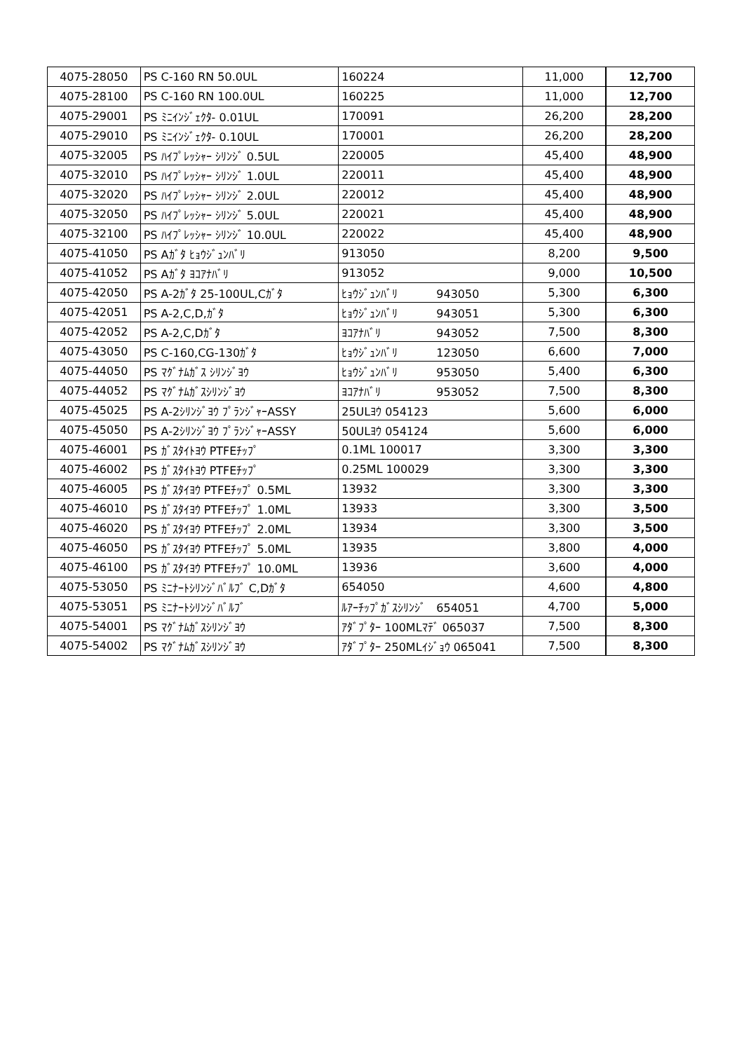| 4075-28050 | PS C-160 RN 50.0UL | 160224 | 11,000 | 12,700 |
| 4075-28100 | PS C-160 RN 100.0UL | 160225 | 11,000 | 12,700 |
| 4075-29001 | PS ﾐﾆｲﾝｼﾞｪｸﾀ- 0.01UL | 170091 | 26,200 | 28,200 |
| 4075-29010 | PS ﾐﾆｲﾝｼﾞｪｸﾀ- 0.10UL | 170001 | 26,200 | 28,200 |
| 4075-32005 | PS ﾊｲﾌﾟﾚｯｼｬｰ ｼﾘﾝｼﾞ 0.5UL | 220005 | 45,400 | 48,900 |
| 4075-32010 | PS ﾊｲﾌﾟﾚｯｼｬｰ ｼﾘﾝｼﾞ 1.0UL | 220011 | 45,400 | 48,900 |
| 4075-32020 | PS ﾊｲﾌﾟﾚｯｼｬｰ ｼﾘﾝｼﾞ 2.0UL | 220012 | 45,400 | 48,900 |
| 4075-32050 | PS ﾊｲﾌﾟﾚｯｼｬｰ ｼﾘﾝｼﾞ 5.0UL | 220021 | 45,400 | 48,900 |
| 4075-32100 | PS ﾊｲﾌﾟﾚｯｼｬｰ ｼﾘﾝｼﾞ 10.0UL | 220022 | 45,400 | 48,900 |
| 4075-41050 | PS Aｶﾞﾀ ﾋｮｳｼﾞｭﾝﾊﾞﾘ | 913050 | 8,200 | 9,500 |
| 4075-41052 | PS Aｶﾞﾀ ﾖｺｱﾅﾊﾞﾘ | 913052 | 9,000 | 10,500 |
| 4075-42050 | PS A-2ｶﾞﾀ 25-100UL,Cｶﾞﾀ | ﾋｮｳｼﾞｭﾝﾊﾞﾘ 943050 | 5,300 | 6,300 |
| 4075-42051 | PS A-2,C,D,ｶﾞﾀ | ﾋｮｳｼﾞｭﾝﾊﾞﾘ 943051 | 5,300 | 6,300 |
| 4075-42052 | PS A-2,C,Dｶﾞﾀ | ﾖｺｱﾅﾊﾞﾘ 943052 | 7,500 | 8,300 |
| 4075-43050 | PS C-160,CG-130ｶﾞﾀ | ﾋｮｳｼﾞｭﾝﾊﾞﾘ 123050 | 6,600 | 7,000 |
| 4075-44050 | PS ﾏｸﾞﾅﾑｶﾞｽ ｼﾘﾝｼﾞﾖｳ | ﾋｮｳｼﾞｭﾝﾊﾞﾘ 953050 | 5,400 | 6,300 |
| 4075-44052 | PS ﾏｸﾞﾅﾑｶﾞｽｼﾘﾝｼﾞﾖｳ | ﾖｺｱﾅﾊﾞﾘ 953052 | 7,500 | 8,300 |
| 4075-45025 | PS A-2ｼﾘﾝｼﾞﾖｳ ﾌﾟﾗﾝｼﾞｬｰASSY | 25ULﾖｳ 054123 | 5,600 | 6,000 |
| 4075-45050 | PS A-2ｼﾘﾝｼﾞﾖｳ ﾌﾟﾗﾝｼﾞｬｰASSY | 50ULﾖｳ 054124 | 5,600 | 6,000 |
| 4075-46001 | PS ｶﾞｽﾀｲﾄﾖｳ PTFEﾁｯﾌﾟ | 0.1ML 100017 | 3,300 | 3,300 |
| 4075-46002 | PS ｶﾞｽﾀｲﾄﾖｳ PTFEﾁｯﾌﾟ | 0.25ML 100029 | 3,300 | 3,300 |
| 4075-46005 | PS ｶﾞｽﾀｲﾖｳ PTFEﾁｯﾌﾟ 0.5ML | 13932 | 3,300 | 3,300 |
| 4075-46010 | PS ｶﾞｽﾀｲﾖｳ PTFEﾁｯﾌﾟ 1.0ML | 13933 | 3,300 | 3,500 |
| 4075-46020 | PS ｶﾞｽﾀｲﾖｳ PTFEﾁｯﾌﾟ 2.0ML | 13934 | 3,300 | 3,500 |
| 4075-46050 | PS ｶﾞｽﾀｲﾖｳ PTFEﾁｯﾌﾟ 5.0ML | 13935 | 3,800 | 4,000 |
| 4075-46100 | PS ｶﾞｽﾀｲﾖｳ PTFEﾁｯﾌﾟ 10.0ML | 13936 | 3,600 | 4,000 |
| 4075-53050 | PS ﾐﾆﾅｰﾄｼﾘﾝｼﾞﾊﾞﾙﾌﾞ C,Dｶﾞﾀ | 654050 | 4,600 | 4,800 |
| 4075-53051 | PS ﾐﾆﾅｰﾄｼﾘﾝｼﾞﾊﾞﾙﾌﾞ | ﾙｱｰﾁｯﾌﾟｶﾞｽｼﾘﾝｼﾞ 654051 | 4,700 | 5,000 |
| 4075-54001 | PS ﾏｸﾞﾅﾑｶﾞｽｼﾘﾝｼﾞﾖｳ | ｱﾀﾞﾌﾟﾀｰ 100MLﾏﾃﾞ 065037 | 7,500 | 8,300 |
| 4075-54002 | PS ﾏｸﾞﾅﾑｶﾞｽｼﾘﾝｼﾞﾖｳ | ｱﾀﾞﾌﾟﾀｰ 250MLｲｼﾞｮｳ 065041 | 7,500 | 8,300 |